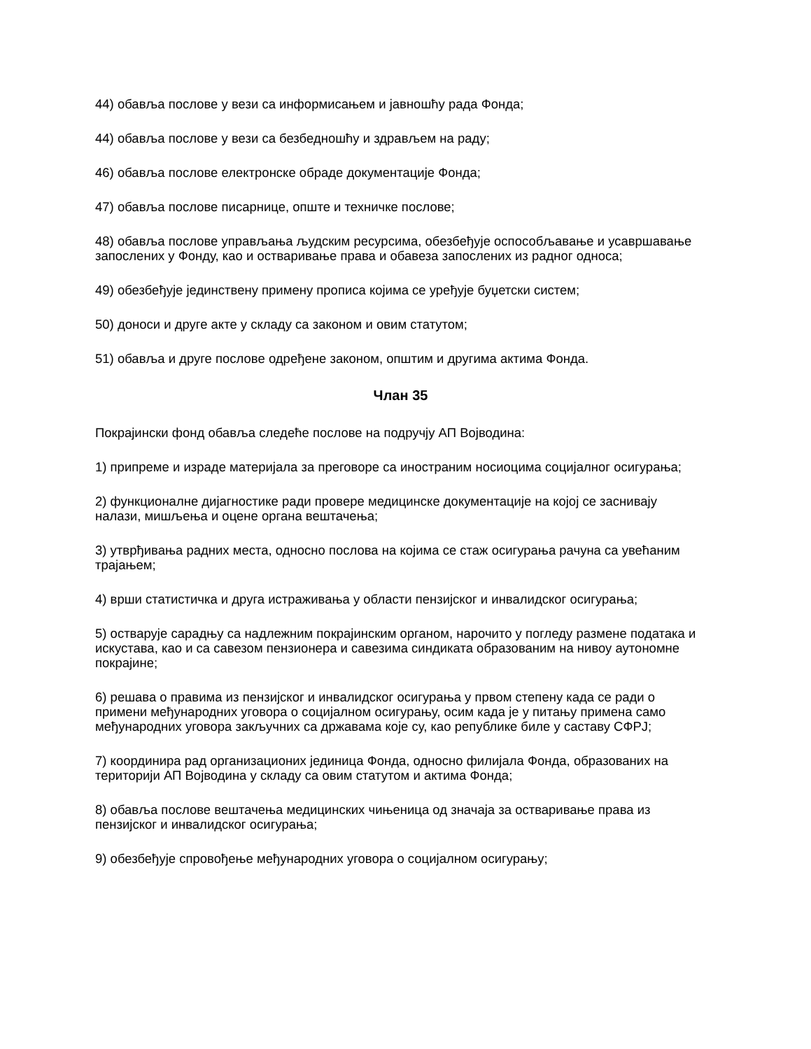44) обавља послове у вези са информисањем и јавношћу рада Фонда;
44) обавља послове у вези са безбедношћу и здрављем на раду;
46) обавља послове електронске обраде документације Фонда;
47) обавља послове писарнице, опште и техничке послове;
48) обавља послове управљања људским ресурсима, обезбеђује оспособљавање и усавршавање запослених у Фонду, као и остваривање права и обавеза запослених из радног односа;
49) обезбеђује јединствену примену прописа којима се уређује буџетски систем;
50) доноси и друге акте у складу са законом и овим статутом;
51) обавља и друге послове одређене законом, општим и другима актима Фонда.
Члан 35
Покрајински фонд обавља следеће послове на подручју АП Војводина:
1) припреме и израде материјала за преговоре са иностраним носиоцима социјалног осигурања;
2) функционалне дијагностике ради провере медицинске документације на којој се заснивају налази, мишљења и оцене органа вештачења;
3) утврђивања радних места, односно послова на којима се стаж осигурања рачуна са увећаним трајањем;
4) врши статистичка и друга истраживања у области пензијског и инвалидског осигурања;
5) остварује сарадњу са надлежним покрајинским органом, нарочито у погледу размене података и искустава, као и са савезом пензионера и савезима синдиката образованим на нивоу аутономне покрајине;
6) решава о правима из пензијског и инвалидског осигурања у првом степену када се ради о примени међународних уговора о социјалном осигурању, осим када је у питању примена само међународних уговора закључних са државама које су, као републике биле у саставу СФРЈ;
7) координира рад организационих јединица Фонда, односно филијала Фонда, образованих на територији АП Војводина у складу са овим статутом и актима Фонда;
8) обавља послове вештачења медицинских чињеница од значаја за остваривање права из пензијског и инвалидског осигурања;
9) обезбеђује спровођење међународних уговора о социјалном осигурању;